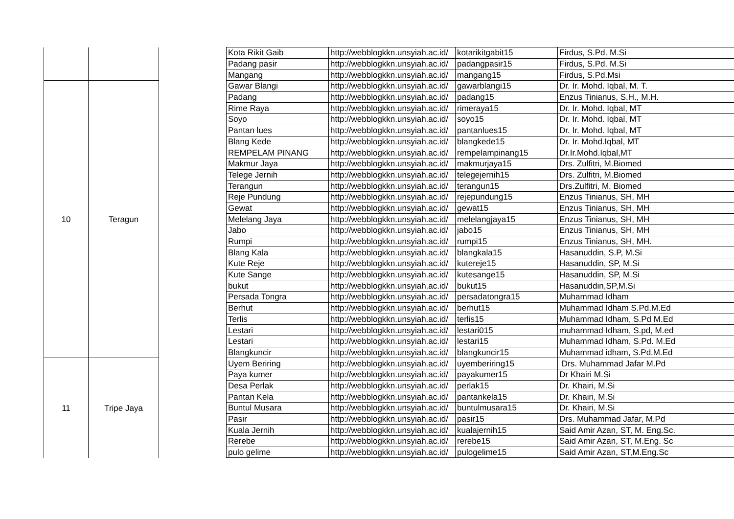| | | | Kota Rikit Gaib | http://webblogkkn.unsyiah.ac.id/ | kotarikitgabit15 | Firdus, S.Pd. M.Si |
| | | | Padang pasir | http://webblogkkn.unsyiah.ac.id/ | padangpasir15 | Firdus, S.Pd. M.Si |
| | | | Mangang | http://webblogkkn.unsyiah.ac.id/ | mangang15 | Firdus, S.Pd.Msi |
| 10 | Teragun | | Gawar Blangi | http://webblogkkn.unsyiah.ac.id/ | gawarblangi15 | Dr. Ir. Mohd. Iqbal, M. T. |
| | | | Padang | http://webblogkkn.unsyiah.ac.id/ | padang15 | Enzus Tinianus, S.H., M.H. |
| | | | Rime Raya | http://webblogkkn.unsyiah.ac.id/ | rimeraya15 | Dr. Ir. Mohd. Iqbal, MT |
| | | | Soyo | http://webblogkkn.unsyiah.ac.id/ | soyo15 | Dr. Ir. Mohd. Iqbal, MT |
| | | | Pantan lues | http://webblogkkn.unsyiah.ac.id/ | pantanlues15 | Dr. Ir. Mohd. Iqbal, MT |
| | | | Blang Kede | http://webblogkkn.unsyiah.ac.id/ | blangkede15 | Dr. Ir. Mohd.Iqbal, MT |
| | | | REMPELAM PINANG | http://webblogkkn.unsyiah.ac.id/ | rempelampinang15 | Dr.Ir.Mohd.Iqbal,MT |
| | | | Makmur Jaya | http://webblogkkn.unsyiah.ac.id/ | makmurjaya15 | Drs. Zulfitri, M.Biomed |
| | | | Telege Jernih | http://webblogkkn.unsyiah.ac.id/ | telegejernih15 | Drs. Zulfitri, M.Biomed |
| | | | Terangun | http://webblogkkn.unsyiah.ac.id/ | terangun15 | Drs.Zulfitri, M. Biomed |
| | | | Reje Pundung | http://webblogkkn.unsyiah.ac.id/ | rejepundung15 | Enzus Tinianus, SH, MH |
| | | | Gewat | http://webblogkkn.unsyiah.ac.id/ | gewat15 | Enzus Tinianus, SH, MH |
| | | | Melelang Jaya | http://webblogkkn.unsyiah.ac.id/ | melelangjaya15 | Enzus Tinianus, SH, MH |
| | | | Jabo | http://webblogkkn.unsyiah.ac.id/ | jabo15 | Enzus Tinianus, SH, MH |
| | | | Rumpi | http://webblogkkn.unsyiah.ac.id/ | rumpi15 | Enzus Tinianus, SH, MH. |
| | | | Blang Kala | http://webblogkkn.unsyiah.ac.id/ | blangkala15 | Hasanuddin, S.P, M.Si |
| | | | Kute Reje | http://webblogkkn.unsyiah.ac.id/ | kutereje15 | Hasanuddin, SP, M.Si |
| | | | Kute Sange | http://webblogkkn.unsyiah.ac.id/ | kutesange15 | Hasanuddin, SP, M.Si |
| | | | bukut | http://webblogkkn.unsyiah.ac.id/ | bukut15 | Hasanuddin,SP,M.Si |
| | | | Persada Tongra | http://webblogkkn.unsyiah.ac.id/ | persadatongra15 | Muhammad Idham |
| | | | Berhut | http://webblogkkn.unsyiah.ac.id/ | berhut15 | Muhammad Idham S.Pd.M.Ed |
| | | | Terlis | http://webblogkkn.unsyiah.ac.id/ | terlis15 | Muhammad Idham, S.Pd M.Ed |
| | | | Lestari | http://webblogkkn.unsyiah.ac.id/ | lestari015 | muhammad Idham, S.pd, M.ed |
| | | | Lestari | http://webblogkkn.unsyiah.ac.id/ | lestari15 | Muhammad Idham, S.Pd. M.Ed |
| | | | Blangkuncir | http://webblogkkn.unsyiah.ac.id/ | blangkuncir15 | Muhammad idham, S.Pd.M.Ed |
| 11 | Tripe Jaya | | Uyem Beriring | http://webblogkkn.unsyiah.ac.id/ | uyemberiring15 | Drs. Muhammad Jafar M.Pd |
| | | | Paya kumer | http://webblogkkn.unsyiah.ac.id/ | payakumer15 | Dr Khairi M.Si |
| | | | Desa Perlak | http://webblogkkn.unsyiah.ac.id/ | perlak15 | Dr. Khairi, M.Si |
| | | | Pantan Kela | http://webblogkkn.unsyiah.ac.id/ | pantankela15 | Dr. Khairi, M.Si |
| | | | Buntul Musara | http://webblogkkn.unsyiah.ac.id/ | buntulmusara15 | Dr. Khairi, M.Si |
| | | | Pasir | http://webblogkkn.unsyiah.ac.id/ | pasir15 | Drs. Muhammad Jafar, M.Pd |
| | | | Kuala Jernih | http://webblogkkn.unsyiah.ac.id/ | kualajernih15 | Said Amir Azan, ST, M. Eng.Sc. |
| | | | Rerebe | http://webblogkkn.unsyiah.ac.id/ | rerebe15 | Said Amir Azan, ST, M.Eng. Sc |
| | | | pulo gelime | http://webblogkkn.unsyiah.ac.id/ | pulogelime15 | Said Amir Azan, ST,M.Eng.Sc |